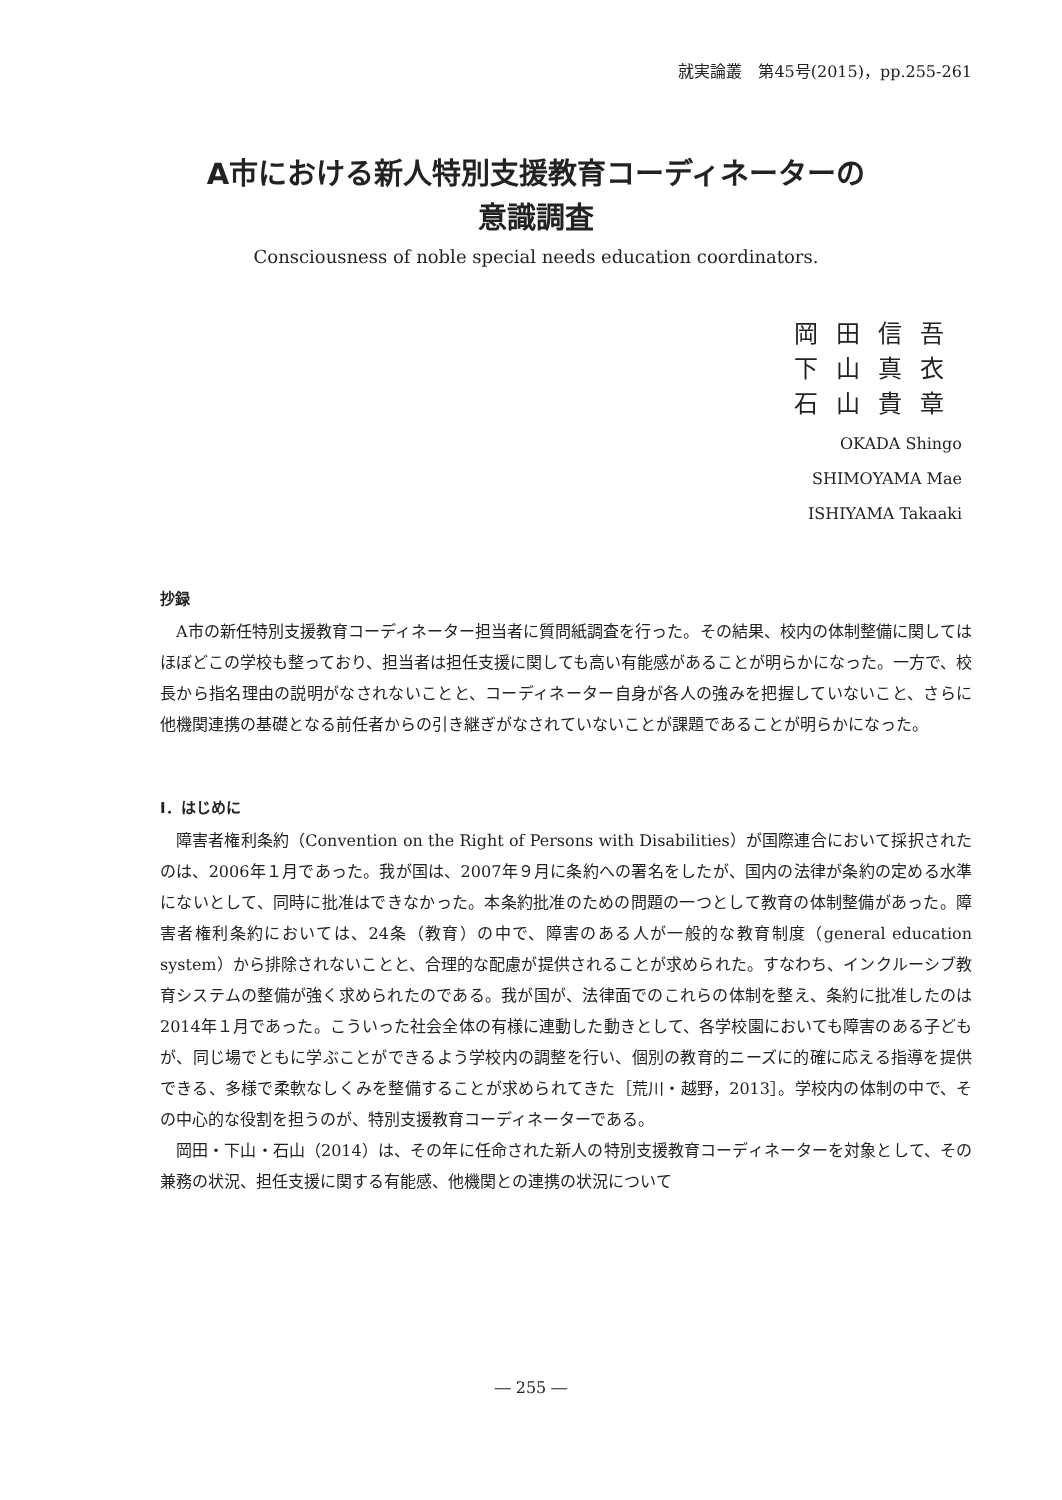就実論叢　第45号(2015)，pp.255-261
A市における新人特別支援教育コーディネーターの
意識調査
Consciousness of noble special needs education coordinators.
岡田信吾
下山真衣
石山貴章
OKADA Shingo
SHIMOYAMA Mae
ISHIYAMA Takaaki
抄録
A市の新任特別支援教育コーディネーター担当者に質問紙調査を行った。その結果、校内の体制整備に関してはほぼどこの学校も整っており、担当者は担任支援に関しても高い有能感があることが明らかになった。一方で、校長から指名理由の説明がなされないことと、コーディネーター自身が各人の強みを把握していないこと、さらに他機関連携の基礎となる前任者からの引き継ぎがなされていないことが課題であることが明らかになった。
Ⅰ．はじめに
障害者権利条約（Convention on the Right of Persons with Disabilities）が国際連合において採択されたのは、2006年１月であった。我が国は、2007年９月に条約への署名をしたが、国内の法律が条約の定める水準にないとして、同時に批准はできなかった。本条約批准のための問題の一つとして教育の体制整備があった。障害者権利条約においては、24条（教育）の中で、障害のある人が一般的な教育制度（general education system）から排除されないことと、合理的な配慮が提供されることが求められた。すなわち、インクルーシブ教育システムの整備が強く求められたのである。我が国が、法律面でのこれらの体制を整え、条約に批准したのは2014年１月であった。こういった社会全体の有様に連動した動きとして、各学校園においても障害のある子どもが、同じ場でともに学ぶことができるよう学校内の調整を行い、個別の教育的ニーズに的確に応える指導を提供できる、多様で柔軟なしくみを整備することが求められてきた［荒川・越野，2013］。学校内の体制の中で、その中心的な役割を担うのが、特別支援教育コーディネーターである。
岡田・下山・石山（2014）は、その年に任命された新人の特別支援教育コーディネーターを対象として、その兼務の状況、担任支援に関する有能感、他機関との連携の状況について
― 255 ―